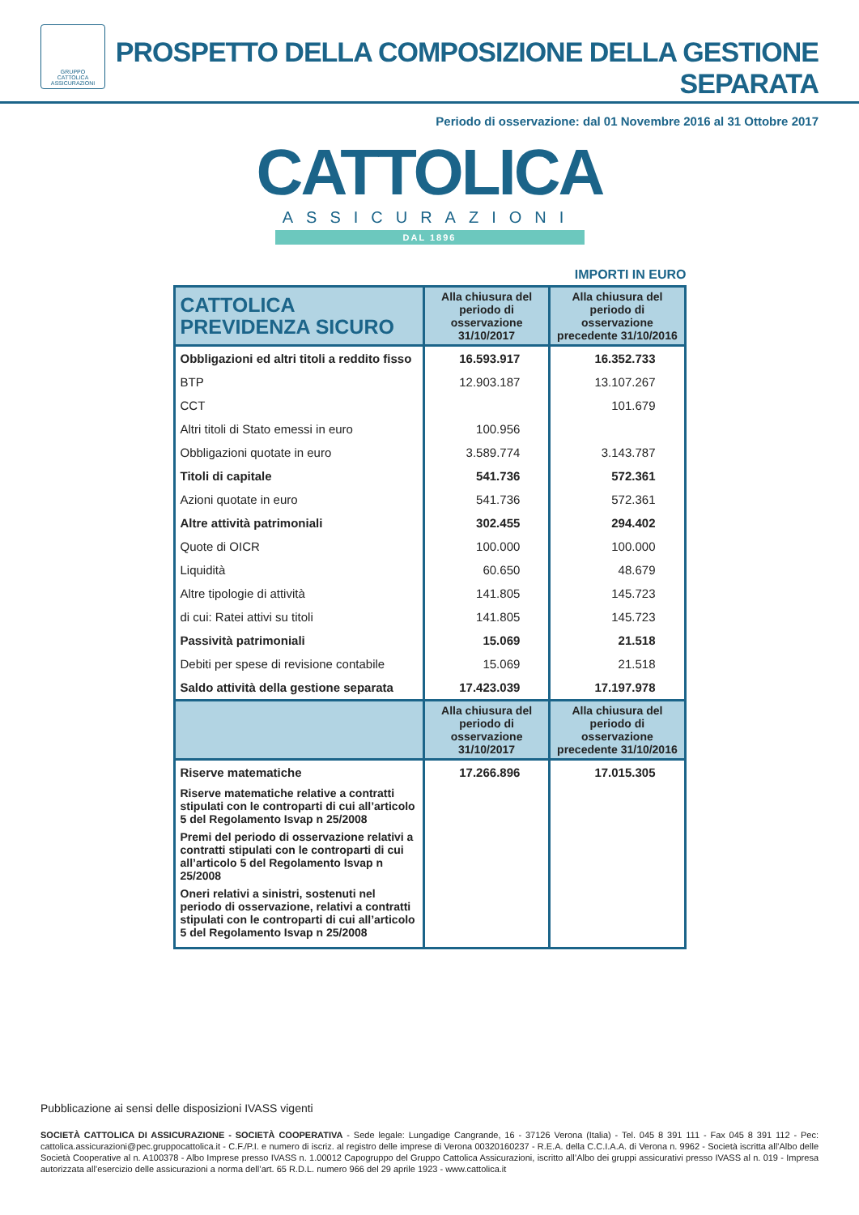GRUPPO
CATTOLICA
ASSICURAZIONI
PROSPETTO DELLA COMPOSIZIONE DELLA GESTIONE SEPARATA
Periodo di osservazione: dal 01 Novembre 2016 al 31 Ottobre 2017
CATTOLICA
ASSICURAZIONI
DAL 1896
IMPORTI IN EURO
| CATTOLICA PREVIDENZA SICURO | Alla chiusura del periodo di osservazione 31/10/2017 | Alla chiusura del periodo di osservazione precedente 31/10/2016 |
| --- | --- | --- |
| Obbligazioni ed altri titoli a reddito fisso | 16.593.917 | 16.352.733 |
| BTP | 12.903.187 | 13.107.267 |
| CCT | | 101.679 |
| Altri titoli di Stato emessi in euro | 100.956 | |
| Obbligazioni quotate in euro | 3.589.774 | 3.143.787 |
| Titoli di capitale | 541.736 | 572.361 |
| Azioni quotate in euro | 541.736 | 572.361 |
| Altre attività patrimoniali | 302.455 | 294.402 |
| Quote di OICR | 100.000 | 100.000 |
| Liquidità | 60.650 | 48.679 |
| Altre tipologie di attività | 141.805 | 145.723 |
| di cui: Ratei attivi su titoli | 141.805 | 145.723 |
| Passività patrimoniali | 15.069 | 21.518 |
| Debiti per spese di revisione contabile | 15.069 | 21.518 |
| Saldo attività della gestione separata | 17.423.039 | 17.197.978 |
| | Alla chiusura del periodo di osservazione 31/10/2017 | Alla chiusura del periodo di osservazione precedente 31/10/2016 |
| Riserve matematiche | 17.266.896 | 17.015.305 |
| Riserve matematiche relative a contratti stipulati con le controparti di cui all’articolo 5 del Regolamento Isvap n 25/2008 | | |
| Premi del periodo di osservazione relativi a contratti stipulati con le controparti di cui all’articolo 5 del Regolamento Isvap n 25/2008 | | |
| Oneri relativi a sinistri, sostenuti nel periodo di osservazione, relativi a contratti stipulati con le controparti di cui all’articolo 5 del Regolamento Isvap n 25/2008 | | |
Pubblicazione ai sensi delle disposizioni IVASS vigenti
SOCIETÀ CATTOLICA DI ASSICURAZIONE - SOCIETÀ COOPERATIVA - Sede legale: Lungadige Cangrande, 16 - 37126 Verona (Italia) - Tel. 045 8 391 111 - Fax 045 8 391 112 - Pec: cattolica.assicurazioni@pec.gruppocattolica.it - C.F./P.I. e numero di iscriz. al registro delle imprese di Verona 00320160237 - R.E.A. della C.C.I.A.A. di Verona n. 9962 - Società iscritta all’Albo delle Società Cooperative al n. A100378 - Albo Imprese presso IVASS n. 1.00012 Capogruppo del Gruppo Cattolica Assicurazioni, iscritto all’Albo dei gruppi assicurativi presso IVASS al n. 019 - Impresa autorizzata all’esercizio delle assicurazioni a norma dell’art. 65 R.D.L. numero 966 del 29 aprile 1923 - www.cattolica.it